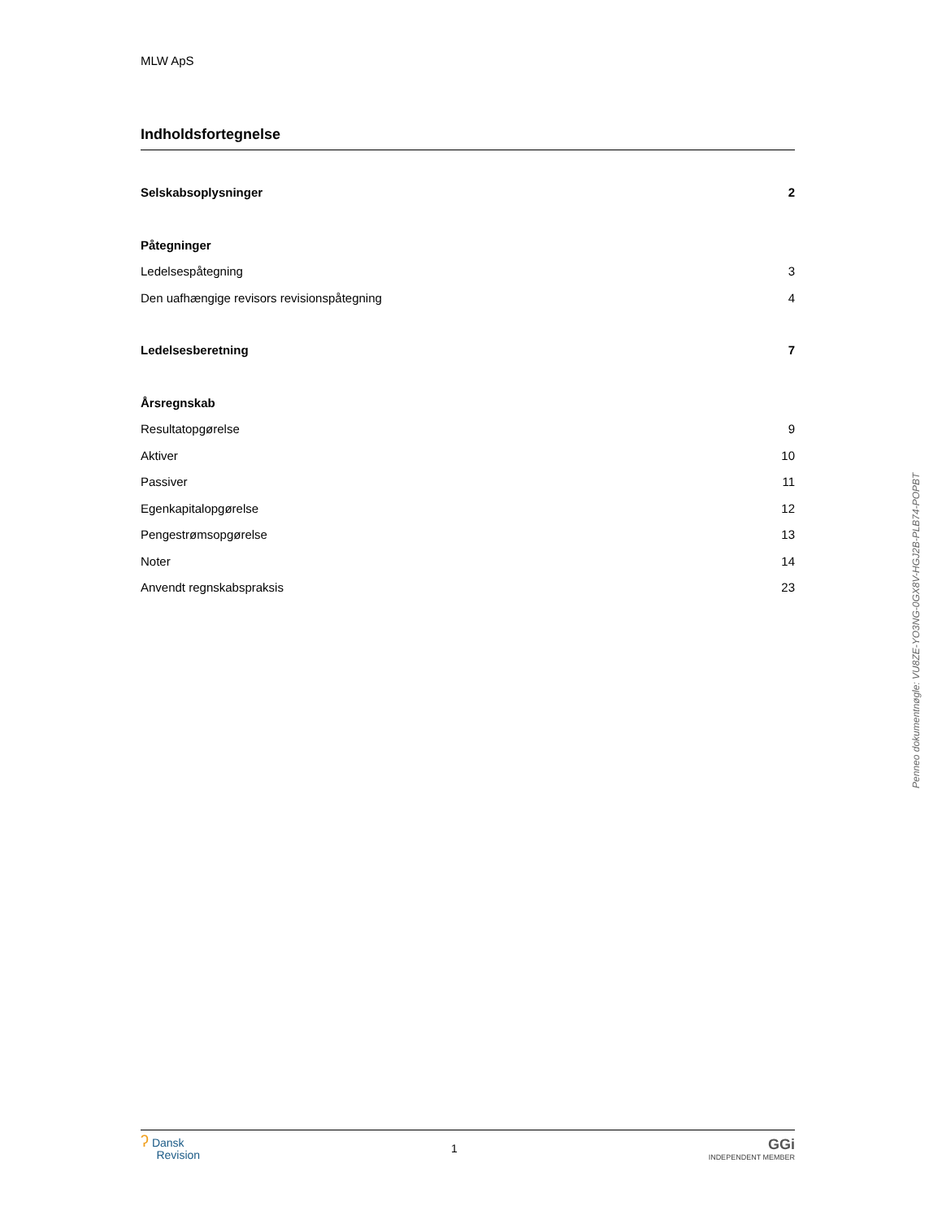MLW ApS
Indholdsfortegnelse
Selskabsoplysninger 2
Påtegninger
Ledelsespåtegning 3
Den uafhængige revisors revisionspåtegning 4
Ledelsesberetning 7
Årsregnskab
Resultatopgørelse 9
Aktiver 10
Passiver 11
Egenkapitalopgørelse 12
Pengestrømsopgørelse 13
Noter 14
Anvendt regnskabspraksis 23
ʔ Dansk
Revision
1
GGi
INDEPENDENT MEMBER
Penneo dokumentnøgle: VU8ZE-YO3NG-0GX8V-HGJ2B-PLB74-POPBT